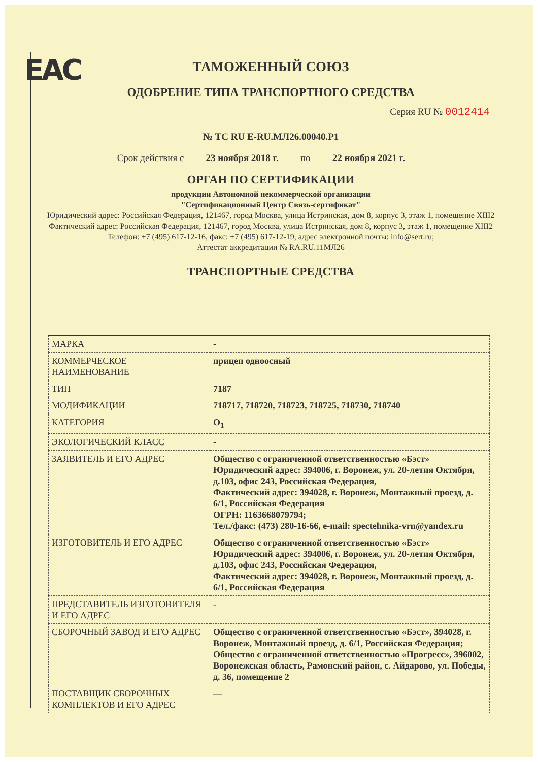EAC
ТАМОЖЕННЫЙ СОЮЗ
ОДОБРЕНИЕ ТИПА ТРАНСПОРТНОГО СРЕДСТВА
Серия RU № 0012414
№ ТС RU E-RU.МЛ26.00040.Р1
Срок действия с 23 ноября 2018 г. по 22 ноября 2021 г.
ОРГАН ПО СЕРТИФИКАЦИИ
продукции Автономной некоммерческой организации
"Сертификационный Центр Связь-сертификат"
Юридический адрес: Российская Федерация, 121467, город Москва, улица Истринская, дом 8, корпус 3, этаж 1, помещение XIII2
Фактический адрес: Российская Федерация, 121467, город Москва, улица Истринская, дом 8, корпус 3, этаж 1, помещение XIII2
Телефон: +7 (495) 617-12-16, факс: +7 (495) 617-12-19, адрес электронной почты: info@sert.ru;
Аттестат аккредитации № RA.RU.11МЛ26
ТРАНСПОРТНЫЕ СРЕДСТВА
| МАРКА | - |
| КОММЕРЧЕСКОЕ НАИМЕНОВАНИЕ | прицеп одноосный |
| ТИП | 7187 |
| МОДИФИКАЦИИ | 718717, 718720, 718723, 718725, 718730, 718740 |
| КАТЕГОРИЯ | O<sub>1</sub> |
| ЭКОЛОГИЧЕСКИЙ КЛАСС | - |
| ЗАЯВИТЕЛЬ И ЕГО АДРЕС | Общество с ограниченной ответственностью «Бэст» Юридический адрес: 394006, г. Воронеж, ул. 20-летия Октября, д.103, офис 243, Российская Федерация, Фактический адрес: 394028, г. Воронеж, Монтажный проезд, д. 6/1, Российская Федерация ОГРН: 1163668079794; Тел./факс: (473) 280-16-66, e-mail: spectehnika-vrn@yandex.ru |
| ИЗГОТОВИТЕЛЬ И ЕГО АДРЕС | Общество с ограниченной ответственностью «Бэст» Юридический адрес: 394006, г. Воронеж, ул. 20-летия Октября, д.103, офис 243, Российская Федерация, Фактический адрес: 394028, г. Воронеж, Монтажный проезд, д. 6/1, Российская Федерация |
| ПРЕДСТАВИТЕЛЬ ИЗГОТОВИТЕЛЯ И ЕГО АДРЕС | - |
| СБОРОЧНЫЙ ЗАВОД И ЕГО АДРЕС | Общество с ограниченной ответственностью «Бэст», 394028, г. Воронеж, Монтажный проезд, д. 6/1, Российская Федерация; Общество с ограниченной ответственностью «Прогресс», 396002, Воронежская область, Рамонский район, с. Айдарово, ул. Победы, д. 36, помещение 2 |
| ПОСТАВЩИК СБОРОЧНЫХ КОМПЛЕКТОВ И ЕГО АДРЕС | — |